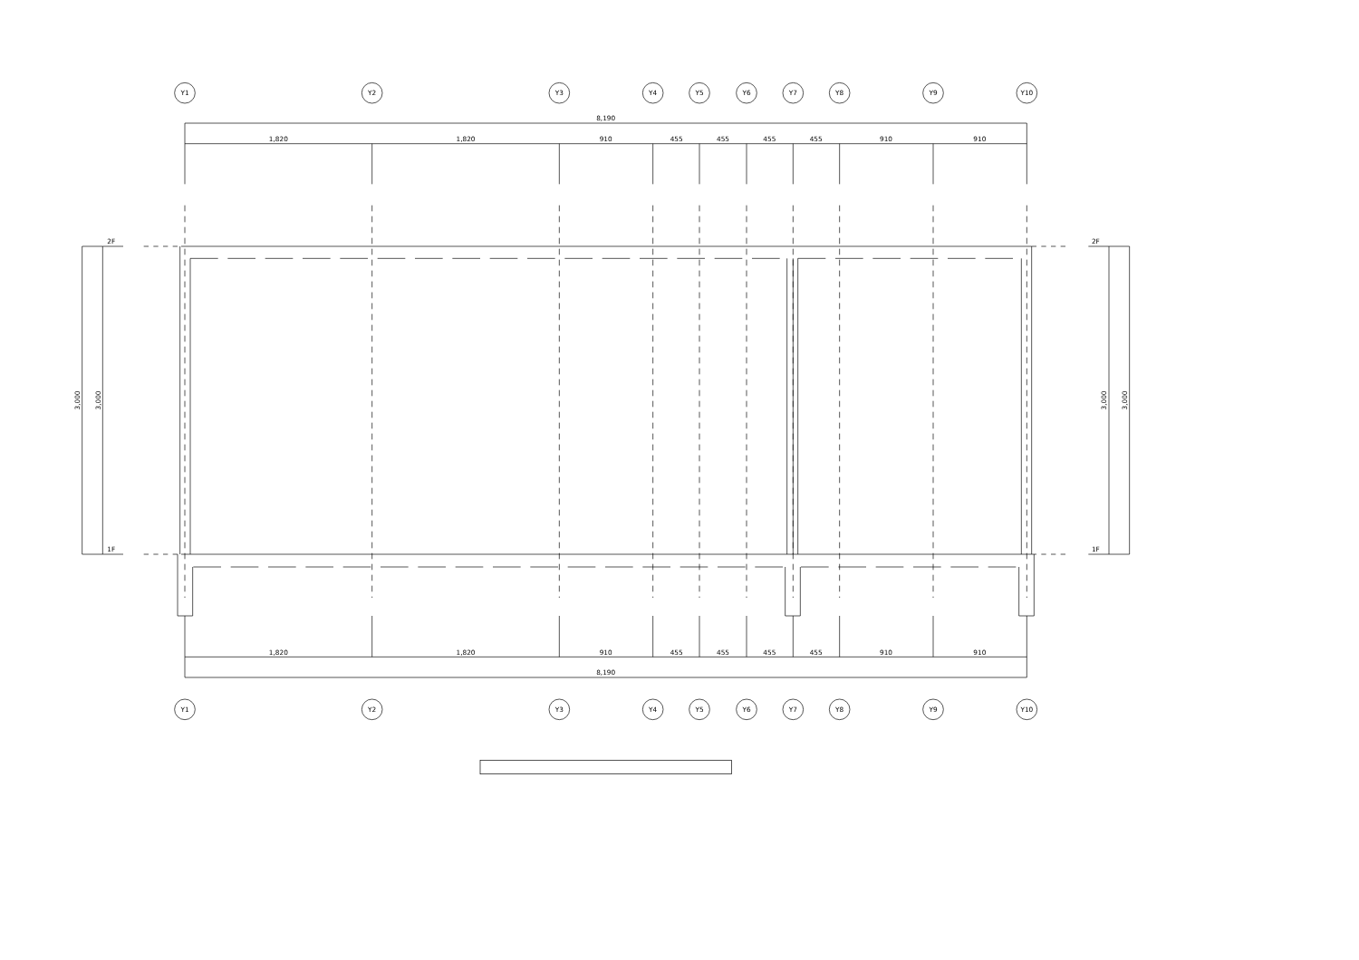Y1
Y2
Y3
Y4
Y5
Y6
Y7
Y8
Y9
Y10
8,190
1,820
1,820
910
455
455
455
455
910
910
2F
2F
3,000
3,000
3,000
3,000
1F
1F
1,820
1,820
910
455
455
455
455
910
910
8,190
Y1
Y2
Y3
Y4
Y5
Y6
Y7
Y8
Y9
Y10